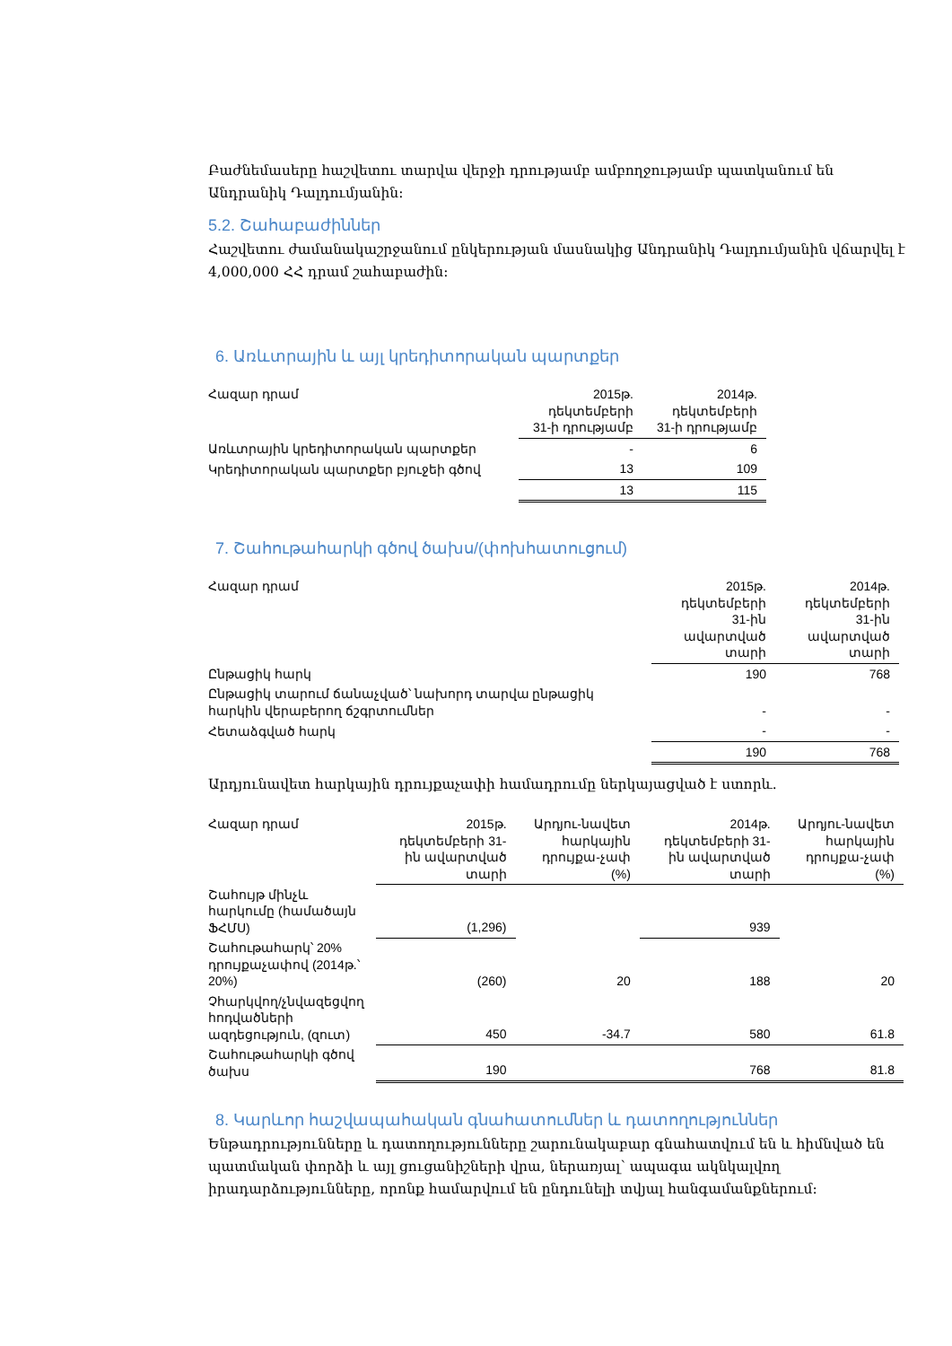Բաժնեմասերը հաշվետու տարվա վերջի դրությամբ ամբողջությամբ պատկանում են Անդրանիկ Դալդումյանին:
5.2. Շահաբաժիններ
Հաշվետու ժամանակաշրջանում ընկերության մասնակից Անդրանիկ Դալդումյանին վճարվել է 4,000,000 ՀՀ դրամ շահաբաժին:
6. Առևտրային և այլ կրեդիտորական պարտքեր
| Հազար դրամ | 2015թ. դեկտեմբերի 31-ի դրությամբ | 2014թ. դեկտեմբերի 31-ի դրությամբ |
| --- | --- | --- |
| Առևտրային կրեդիտորական պարտքեր | - | 6 |
| Կրեդիտորական պարտքեր բյուջեի գծով | 13 | 109 |
| | 13 | 115 |
7. Շահութահարկի գծով ծախս/(փոխհատուցում)
| Հազար դրամ | 2015թ. դեկտեմբերի 31-ին ավարտված տարի | 2014թ. դեկտեմբերի 31-ին ավարտված տարի |
| --- | --- | --- |
| Ընթացիկ հարկ | 190 | 768 |
| Ընթացիկ տարում ճանաչված՝ նախորդ տարվա ընթացիկ հարկին վերաբերող ճշգրտումներ | - | - |
| Հետաձգված հարկ | - | - |
| | 190 | 768 |
Արդյունավետ հարկային դրույքաչափի համադրումը ներկայացված է ստորև.
| Հազար դրամ | 2015թ. դեկտեմբերի 31-ին ավարտված տարի | Արդյու-նավետ հարկային դրույքա-չափ (%) | 2014թ. դեկտեմբերի 31-ին ավարտված տարի | Արդյու-նավետ հարկային դրույքա-չափ (%) |
| --- | --- | --- | --- | --- |
| Շահույթ մինչև հարկումը (համածայն ՖՀՄՍ) | (1,296) | | 939 | |
| Շահութահարկ՝ 20% դրույքաչափով (2014թ.՝ 20%) | (260) | 20 | 188 | 20 |
| Չհարկվող/չնվազեցվող հոդվածների ազդեցություն, (զուտ) | 450 | -34.7 | 580 | 61.8 |
| Շահութահարկի գծով ծախս | 190 | | 768 | 81.8 |
8. Կարևոր հաշվապահական գնահատումներ և դատողություններ
Ենթադրությունները և դատողությունները շարունակաբար գնահատվում են և հիմնված են պատմական փորձի և այլ ցուցանիշների վրա, ներառյալ՝ ապագա ակնկալվող իրադարձությունները, որոնք համարվում են ընդունելի տվյալ հանգամանքներում: